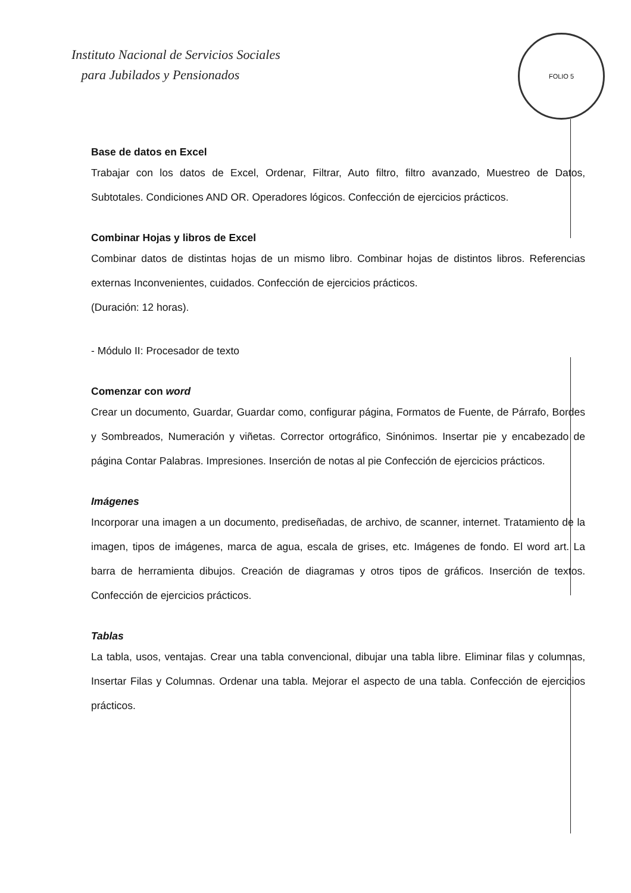Instituto Nacional de Servicios Sociales
para Jubilados y Pensionados
FOLIO 5
Base de datos en Excel
Trabajar con los datos de Excel, Ordenar, Filtrar, Auto filtro, filtro avanzado, Muestreo de Datos, Subtotales. Condiciones AND OR. Operadores lógicos. Confección de ejercicios prácticos.
Combinar Hojas y libros de Excel
Combinar datos de distintas hojas de un mismo libro. Combinar hojas de distintos libros. Referencias externas Inconvenientes, cuidados. Confección de ejercicios prácticos.
(Duración: 12 horas).
- Módulo II: Procesador de texto
Comenzar con word
Crear un documento, Guardar, Guardar como, configurar página, Formatos de Fuente, de Párrafo, Bordes y Sombreados, Numeración y viñetas. Corrector ortográfico, Sinónimos. Insertar pie y encabezado de página Contar Palabras. Impresiones. Inserción de notas al pie Confección de ejercicios prácticos.
Imágenes
Incorporar una imagen a un documento, prediseñadas, de archivo, de scanner, internet. Tratamiento de la imagen, tipos de imágenes, marca de agua, escala de grises, etc. Imágenes de fondo. El word art. La barra de herramienta dibujos. Creación de diagramas y otros tipos de gráficos. Inserción de textos. Confección de ejercicios prácticos.
Tablas
La tabla, usos, ventajas. Crear una tabla convencional, dibujar una tabla libre. Eliminar filas y columnas, Insertar Filas y Columnas. Ordenar una tabla. Mejorar el aspecto de una tabla. Confección de ejercicios prácticos.